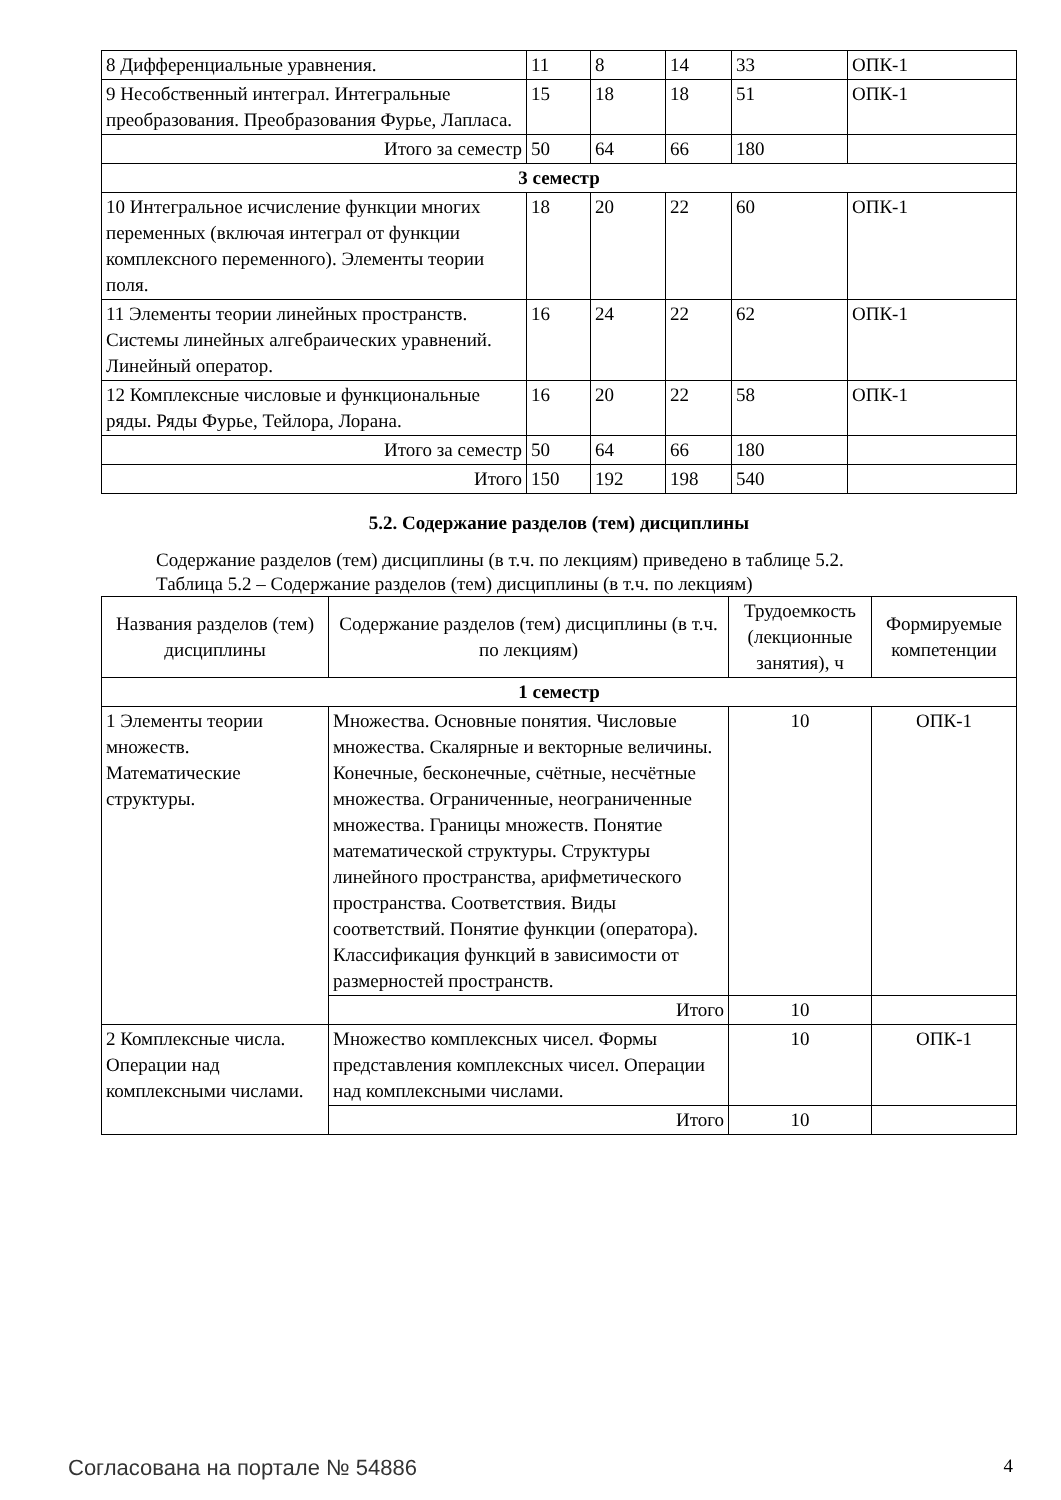| 8 Дифференциальные уравнения. | 11 | 8 | 14 | 33 | ОПК-1 |
| 9 Несобственный интеграл. Интегральные преобразования. Преобразования Фурье, Лапласа. | 15 | 18 | 18 | 51 | ОПК-1 |
| Итого за семестр | 50 | 64 | 66 | 180 | |
| 3 семестр | | | | | |
| 10 Интегральное исчисление функции многих переменных (включая интеграл от функции комплексного переменного). Элементы теории поля. | 18 | 20 | 22 | 60 | ОПК-1 |
| 11 Элементы теории линейных пространств. Системы линейных алгебраических уравнений. Линейный оператор. | 16 | 24 | 22 | 62 | ОПК-1 |
| 12 Комплексные числовые и функциональные ряды. Ряды Фурье, Тейлора, Лорана. | 16 | 20 | 22 | 58 | ОПК-1 |
| Итого за семестр | 50 | 64 | 66 | 180 | |
| Итого | 150 | 192 | 198 | 540 | |
5.2. Содержание разделов (тем) дисциплины
Содержание разделов (тем) дисциплины (в т.ч. по лекциям) приведено в таблице 5.2.
Таблица 5.2 – Содержание разделов (тем) дисциплины (в т.ч. по лекциям)
| Названия разделов (тем) дисциплины | Содержание разделов (тем) дисциплины (в т.ч. по лекциям) | Трудоемкость (лекционные занятия), ч | Формируемые компетенции |
| --- | --- | --- | --- |
| 1 семестр | | | |
| 1 Элементы теории множеств. Математические структуры. | Множества. Основные понятия. Числовые множества. Скалярные и векторные величины. Конечные, бесконечные, счётные, несчётные множества. Ограниченные, неограниченные множества. Границы множеств. Понятие математической структуры. Структуры линейного пространства, арифметического пространства. Соответствия. Виды соответствий. Понятие функции (оператора). Классификация функций в зависимости от размерностей пространств. | 10 | ОПК-1 |
| | Итого | 10 | |
| 2 Комплексные числа. Операции над комплексными числами. | Множество комплексных чисел. Формы представления комплексных чисел. Операции над комплексными числами. | 10 | ОПК-1 |
| | Итого | 10 | |
Согласована на портале № 54886 4